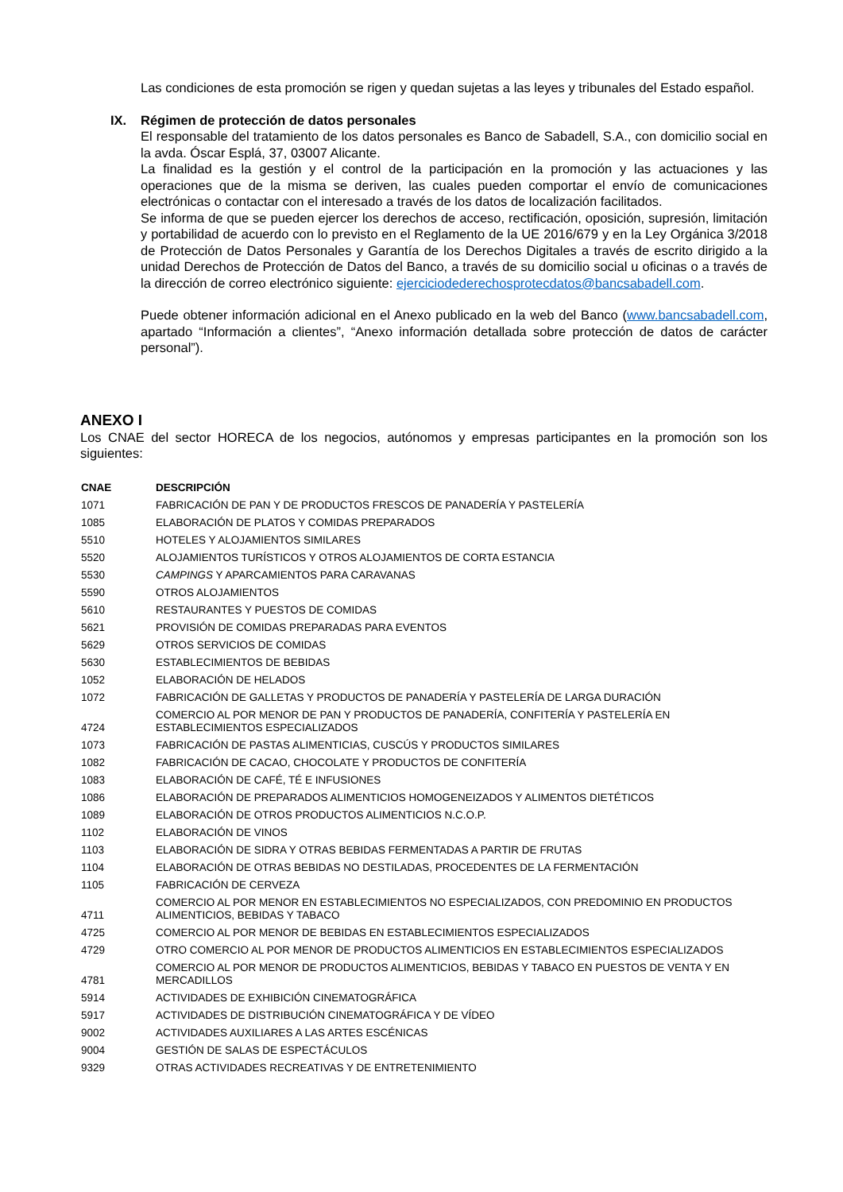Las condiciones de esta promoción se rigen y quedan sujetas a las leyes y tribunales del Estado español.
IX. Régimen de protección de datos personales
El responsable del tratamiento de los datos personales es Banco de Sabadell, S.A., con domicilio social en la avda. Óscar Esplá, 37, 03007 Alicante.
La finalidad es la gestión y el control de la participación en la promoción y las actuaciones y las operaciones que de la misma se deriven, las cuales pueden comportar el envío de comunicaciones electrónicas o contactar con el interesado a través de los datos de localización facilitados.
Se informa de que se pueden ejercer los derechos de acceso, rectificación, oposición, supresión, limitación y portabilidad de acuerdo con lo previsto en el Reglamento de la UE 2016/679 y en la Ley Orgánica 3/2018 de Protección de Datos Personales y Garantía de los Derechos Digitales a través de escrito dirigido a la unidad Derechos de Protección de Datos del Banco, a través de su domicilio social u oficinas o a través de la dirección de correo electrónico siguiente: ejerciciodederechosprotecdatos@bancsabadell.com.
Puede obtener información adicional en el Anexo publicado en la web del Banco (www.bancsabadell.com, apartado “Información a clientes”, “Anexo información detallada sobre protección de datos de carácter personal”).
ANEXO I
Los CNAE del sector HORECA de los negocios, autónomos y empresas participantes en la promoción son los siguientes:
| CNAE | DESCRIPCIÓN |
| --- | --- |
| 1071 | FABRICACIÓN DE PAN Y DE PRODUCTOS FRESCOS DE PANADERÍA Y PASTELERÍA |
| 1085 | ELABORACIÓN DE PLATOS Y COMIDAS PREPARADOS |
| 5510 | HOTELES Y ALOJAMIENTOS SIMILARES |
| 5520 | ALOJAMIENTOS TURÍSTICOS Y OTROS ALOJAMIENTOS DE CORTA ESTANCIA |
| 5530 | CAMPINGS Y APARCAMIENTOS PARA CARAVANAS |
| 5590 | OTROS ALOJAMIENTOS |
| 5610 | RESTAURANTES Y PUESTOS DE COMIDAS |
| 5621 | PROVISIÓN DE COMIDAS PREPARADAS PARA EVENTOS |
| 5629 | OTROS SERVICIOS DE COMIDAS |
| 5630 | ESTABLECIMIENTOS DE BEBIDAS |
| 1052 | ELABORACIÓN DE HELADOS |
| 1072 | FABRICACIÓN DE GALLETAS Y PRODUCTOS DE PANADERÍA Y PASTELERÍA DE LARGA DURACIÓN |
| 4724 | COMERCIO AL POR MENOR DE PAN Y PRODUCTOS DE PANADERÍA, CONFITERÍA Y PASTELERÍA EN ESTABLECIMIENTOS ESPECIALIZADOS |
| 1073 | FABRICACIÓN DE PASTAS ALIMENTICIAS, CUSCÚS Y PRODUCTOS SIMILARES |
| 1082 | FABRICACIÓN DE CACAO, CHOCOLATE Y PRODUCTOS DE CONFITERÍA |
| 1083 | ELABORACIÓN DE CAFÉ, TÉ E INFUSIONES |
| 1086 | ELABORACIÓN DE PREPARADOS ALIMENTICIOS HOMOGENEIZADOS Y ALIMENTOS DIETÉTICOS |
| 1089 | ELABORACIÓN DE OTROS PRODUCTOS ALIMENTICIOS N.C.O.P. |
| 1102 | ELABORACIÓN DE VINOS |
| 1103 | ELABORACIÓN DE SIDRA Y OTRAS BEBIDAS FERMENTADAS A PARTIR DE FRUTAS |
| 1104 | ELABORACIÓN DE OTRAS BEBIDAS NO DESTILADAS, PROCEDENTES DE LA FERMENTACIÓN |
| 1105 | FABRICACIÓN DE CERVEZA |
| 4711 | COMERCIO AL POR MENOR EN ESTABLECIMIENTOS NO ESPECIALIZADOS, CON PREDOMINIO EN PRODUCTOS ALIMENTICIOS, BEBIDAS Y TABACO |
| 4725 | COMERCIO AL POR MENOR DE BEBIDAS EN ESTABLECIMIENTOS ESPECIALIZADOS |
| 4729 | OTRO COMERCIO AL POR MENOR DE PRODUCTOS ALIMENTICIOS EN ESTABLECIMIENTOS ESPECIALIZADOS |
| 4781 | COMERCIO AL POR MENOR DE PRODUCTOS ALIMENTICIOS, BEBIDAS Y TABACO EN PUESTOS DE VENTA Y EN MERCADILLOS |
| 5914 | ACTIVIDADES DE EXHIBICIÓN CINEMATOGRÁFICA |
| 5917 | ACTIVIDADES DE DISTRIBUCIÓN CINEMATOGRÁFICA Y DE VÍDEO |
| 9002 | ACTIVIDADES AUXILIARES A LAS ARTES ESCÉNICAS |
| 9004 | GESTIÓN DE SALAS DE ESPECTÁCULOS |
| 9329 | OTRAS ACTIVIDADES RECREATIVAS Y DE ENTRETENIMIENTO |